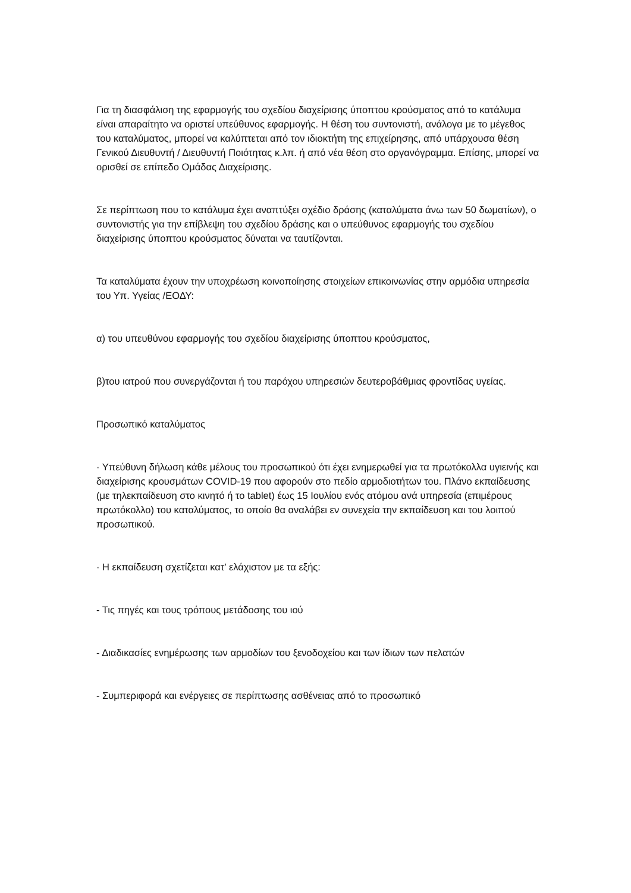Για τη διασφάλιση της εφαρμογής του σχεδίου διαχείρισης ύποπτου κρούσματος από το κατάλυμα είναι απαραίτητο να οριστεί υπεύθυνος εφαρμογής. Η θέση του συντονιστή, ανάλογα με το μέγεθος του καταλύματος, μπορεί να καλύπτεται από τον ιδιοκτήτη της επιχείρησης, από υπάρχουσα θέση Γενικού Διευθυντή / Διευθυντή Ποιότητας κ.λπ. ή από νέα θέση στο οργανόγραμμα. Επίσης, μπορεί να ορισθεί σε επίπεδο Ομάδας Διαχείρισης.
Σε περίπτωση που το κατάλυμα έχει αναπτύξει σχέδιο δράσης (καταλύματα άνω των 50 δωματίων), ο συντονιστής για την επίβλεψη του σχεδίου δράσης και ο υπεύθυνος εφαρμογής του σχεδίου διαχείρισης ύποπτου κρούσματος δύναται να ταυτίζονται.
Τα καταλύματα έχουν την υποχρέωση κοινοποίησης στοιχείων επικοινωνίας στην αρμόδια υπηρεσία του Υπ. Υγείας /ΕΟΔΥ:
α) του υπευθύνου εφαρμογής του σχεδίου διαχείρισης ύποπτου κρούσματος,
β)του ιατρού που συνεργάζονται ή του παρόχου υπηρεσιών δευτεροβάθμιας φροντίδας υγείας.
Προσωπικό καταλύματος
· Υπεύθυνη δήλωση κάθε μέλους του προσωπικού ότι έχει ενημερωθεί για τα πρωτόκολλα υγιεινής και διαχείρισης κρουσμάτων COVID-19 που αφορούν στο πεδίο αρμοδιοτήτων του. Πλάνο εκπαίδευσης (με τηλεκπαίδευση στο κινητό ή το tablet) έως 15 Ιουλίου ενός ατόμου ανά υπηρεσία (επιμέρους πρωτόκολλο) του καταλύματος, το οποίο θα αναλάβει εν συνεχεία την εκπαίδευση και του λοιπού προσωπικού.
· Η εκπαίδευση σχετίζεται κατ’ ελάχιστον με τα εξής:
- Τις πηγές και τους τρόπους μετάδοσης του ιού
- Διαδικασίες ενημέρωσης των αρμοδίων του ξενοδοχείου και των ίδιων των πελατών
- Συμπεριφορά και ενέργειες σε περίπτωσης ασθένειας από το προσωπικό